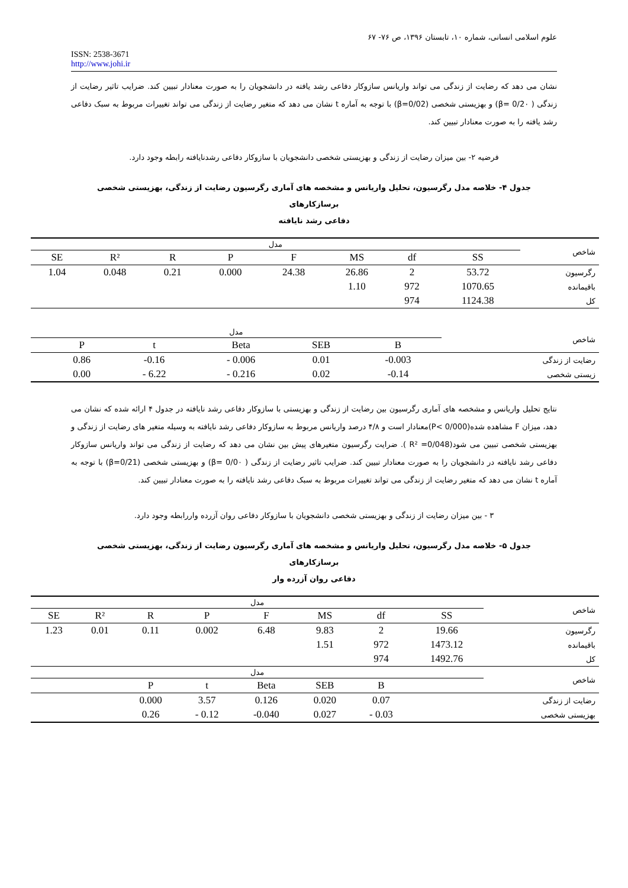علوم اسلامی انسانی، شماره ۱۰، تابستان ۱۳۹۶، ص ۷۶- ۶۷
ISSN: 2538-3671
http://www.johi.ir
نشان می دهد که رضایت از زندگی می تواند واریانس سازوکار دفاعی رشد یافته در دانشجویان را به صورت معنادار تبیین کند. ضرایب تاثیر رضایت از زندگی ( β= 0/2۰) و بهزیستی شخصی (β=0/02) با توجه به آماره t نشان می دهد که متغیر رضایت از زندگی می تواند تغییرات مربوط به سبک دفاعی رشد یافته را به صورت معنادار تبیین کند.
فرضیه ۲- بین میزان رضایت از زندگی و بهزیستی شخصی دانشجویان با سازوکار دفاعی رشدنایافته رابطه وجود دارد.
جدول ۴- خلاصه مدل رگرسیون، تحلیل واریانس و مشخصه های آماری رگرسیون رضایت از زندگی، بهزیستی شخصی برسازکارهای
دفاعی رشد نایافته
| مدل | | | | | | | | شاخص |
| SE | R² | R | P | F | MS | df | SS | |
| 1.04 | 0.048 | 0.21 | 0.000 | 24.38 | 26.86 | 2 | 53.72 | رگرسیون |
| | | | | | 1.10 | 972 | 1070.65 | باقیمانده |
| | | | | | | 974 | 1124.38 | کل |
| مدل | | | | | | شاخص |
| | P | t | Beta | SEB | B | |
| | 0.86 | -0.16 | - 0.006 | 0.01 | -0.003 | رضایت از زندگی |
| | 0.00 | - 6.22 | - 0.216 | 0.02 | -0.14 | زیستی شخصی |
نتایج تحلیل واریانس و مشخصه های آماری رگرسیون بین رضایت از زندگی و بهزیستی با سازوکار دفاعی رشد نایافته در جدول ۴ ارائه شده که نشان می دهد، میزان F مشاهده شده(P< 0/000)معنادار است و ۴/۸ درصد واریانس مربوط به سازوکار دفاعی رشد نایافته به وسیله متغیر های رضایت از زندگی و بهزیستی شخصی تبیین می شود(R² =0/048 ). ضرایت رگرسیون متغیرهای پیش بین نشان می دهد که رضایت از زندگی می تواند واریانس سازوکار دفاعی رشد نایافته در دانشجویان را به صورت معنادار تبیین کند. ضرایب تاثیر رضایت از زندگی ( β= 0/0۰) و بهزیستی شخصی (β=0/21) با توجه به آماره t نشان می دهد که متغیر رضایت از زندگی می تواند تغییرات مربوط به سبک دفاعی رشد نایافته را به صورت معنادار تبیین کند.
۳ - بین میزان رضایت از زندگی و بهزیستی شخصی دانشجویان با سازوکار دفاعی روان آزرده واررابطه وجود دارد.
جدول ۵- خلاصه مدل رگرسیون، تحلیل واریانس و مشخصه های آماری رگرسیون رضایت از زندگی، بهزیستی شخصی برسازکارهای
دفاعی روان آزرده وار
| مدل | | | | | | | | شاخص |
| SE | R² | R | P | F | MS | df | SS | |
| 1.23 | 0.01 | 0.11 | 0.002 | 6.48 | 9.83 | 2 | 19.66 | رگرسیون |
| | | | | | 1.51 | 972 | 1473.12 | باقیمانده |
| | | | | | | 974 | 1492.76 | کل |
| مدل | | | | | | | | شاخص |
| | | P | t | Beta | SEB | B | | |
| | | 0.000 | 3.57 | 0.126 | 0.020 | 0.07 | | رضایت از زندگی |
| | | 0.26 | - 0.12 | -0.040 | 0.027 | - 0.03 | | بهزیستی شخصی |